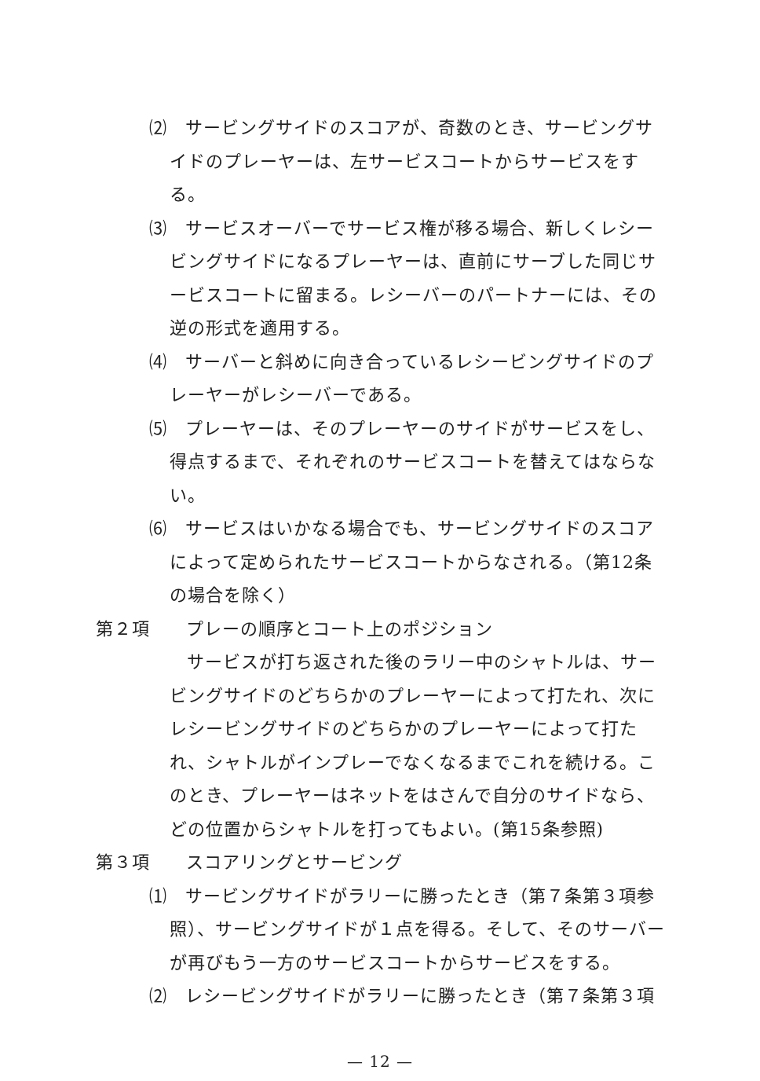⑵　サービングサイドのスコアが、奇数のとき、サービングサイドのプレーヤーは、左サービスコートからサービスをする。
⑶　サービスオーバーでサービス権が移る場合、新しくレシービングサイドになるプレーヤーは、直前にサーブした同じサービスコートに留まる。レシーバーのパートナーには、その逆の形式を適用する。
⑷　サーバーと斜めに向き合っているレシービングサイドのプレーヤーがレシーバーである。
⑸　プレーヤーは、そのプレーヤーのサイドがサービスをし、得点するまで、それぞれのサービスコートを替えてはならない。
⑹　サービスはいかなる場合でも、サービングサイドのスコアによって定められたサービスコートからなされる。（第12条の場合を除く）
第２項　　プレーの順序とコート上のポジション
サービスが打ち返された後のラリー中のシャトルは、サービングサイドのどちらかのプレーヤーによって打たれ、次にレシービングサイドのどちらかのプレーヤーによって打たれ、シャトルがインプレーでなくなるまでこれを続ける。このとき、プレーヤーはネットをはさんで自分のサイドなら、どの位置からシャトルを打ってもよい。(第15条参照)
第３項　　スコアリングとサービング
⑴　サービングサイドがラリーに勝ったとき（第７条第３項参照）、サービングサイドが１点を得る。そして、そのサーバーが再びもう一方のサービスコートからサービスをする。
⑵　レシービングサイドがラリーに勝ったとき（第７条第３項
— 12 —